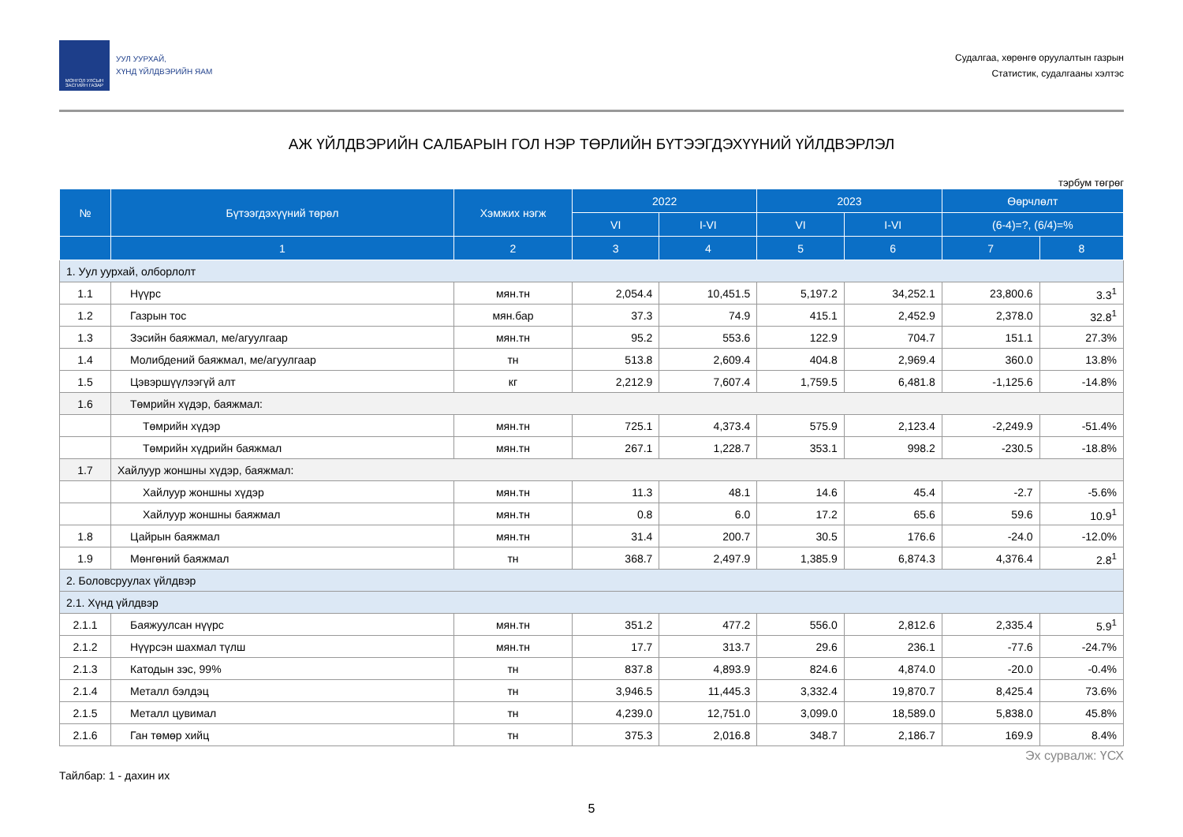МОНГОЛ УЛСЫН ЗАСГИЙН ГАЗАР
УУЛ УУРХАЙ,
ХҮНД ҮЙЛДВЭРИЙН ЯАМ
Судалгаа, хөрөнгө оруулалтын газрын
Статистик, судалгааны хэлтэс
АЖ ҮЙЛДВЭРИЙН САЛБАРЫН ГОЛ НЭР ТӨРЛИЙН БҮТЭЭГДЭХҮҮНИЙ ҮЙЛДВЭРЛЭЛ
тэрбум төгрөг
| № | Бүтээгдэхүүний төрөл | Хэмжих нэгж | 2022 | | 2023 | | Өөрчлөлт | |
| --- | --- | --- | --- | --- | --- | --- | --- | --- |
| | | | VI | I-VI | VI | I-VI | (6-4)=?, (6/4)=% | |
| | 1 | 2 | 3 | 4 | 5 | 6 | 7 | 8 |
| 1. Уул уурхай, олборлолт | | | | | | | | |
| 1.1 | Нүүрс | мян.тн | 2,054.4 | 10,451.5 | 5,197.2 | 34,252.1 | 23,800.6 | 3.3<sup>1</sup> |
| 1.2 | Газрын тос | мян.бар | 37.3 | 74.9 | 415.1 | 2,452.9 | 2,378.0 | 32.8<sup>1</sup> |
| 1.3 | Зэсийн баяжмал, ме/агуулгаар | мян.тн | 95.2 | 553.6 | 122.9 | 704.7 | 151.1 | 27.3% |
| 1.4 | Молибдений баяжмал, ме/агуулгаар | тн | 513.8 | 2,609.4 | 404.8 | 2,969.4 | 360.0 | 13.8% |
| 1.5 | Цэвэршүүлээгүй алт | кг | 2,212.9 | 7,607.4 | 1,759.5 | 6,481.8 | -1,125.6 | -14.8% |
| 1.6 | Төмрийн хүдэр, баяжмал: | | | | | | | |
| | Төмрийн хүдэр | мян.тн | 725.1 | 4,373.4 | 575.9 | 2,123.4 | -2,249.9 | -51.4% |
| | Төмрийн хүдрийн баяжмал | мян.тн | 267.1 | 1,228.7 | 353.1 | 998.2 | -230.5 | -18.8% |
| 1.7 | Хайлуур жоншны хүдэр, баяжмал: | | | | | | | |
| | Хайлуур жоншны хүдэр | мян.тн | 11.3 | 48.1 | 14.6 | 45.4 | -2.7 | -5.6% |
| | Хайлуур жоншны баяжмал | мян.тн | 0.8 | 6.0 | 17.2 | 65.6 | 59.6 | 10.9<sup>1</sup> |
| 1.8 | Цайрын баяжмал | мян.тн | 31.4 | 200.7 | 30.5 | 176.6 | -24.0 | -12.0% |
| 1.9 | Мөнгөний баяжмал | тн | 368.7 | 2,497.9 | 1,385.9 | 6,874.3 | 4,376.4 | 2.8<sup>1</sup> |
| 2. Боловсруулах үйлдвэр | | | | | | | | |
| 2.1. Хүнд үйлдвэр | | | | | | | | |
| 2.1.1 | Баяжуулсан нүүрс | мян.тн | 351.2 | 477.2 | 556.0 | 2,812.6 | 2,335.4 | 5.9<sup>1</sup> |
| 2.1.2 | Нүүрсэн шахмал түлш | мян.тн | 17.7 | 313.7 | 29.6 | 236.1 | -77.6 | -24.7% |
| 2.1.3 | Катодын зэс, 99% | тн | 837.8 | 4,893.9 | 824.6 | 4,874.0 | -20.0 | -0.4% |
| 2.1.4 | Металл бэлдэц | тн | 3,946.5 | 11,445.3 | 3,332.4 | 19,870.7 | 8,425.4 | 73.6% |
| 2.1.5 | Металл цувимал | тн | 4,239.0 | 12,751.0 | 3,099.0 | 18,589.0 | 5,838.0 | 45.8% |
| 2.1.6 | Ган төмөр хийц | тн | 375.3 | 2,016.8 | 348.7 | 2,186.7 | 169.9 | 8.4% |
Эх сурвалж: ҮСХ
Тайлбар: 1 - дахин их
5